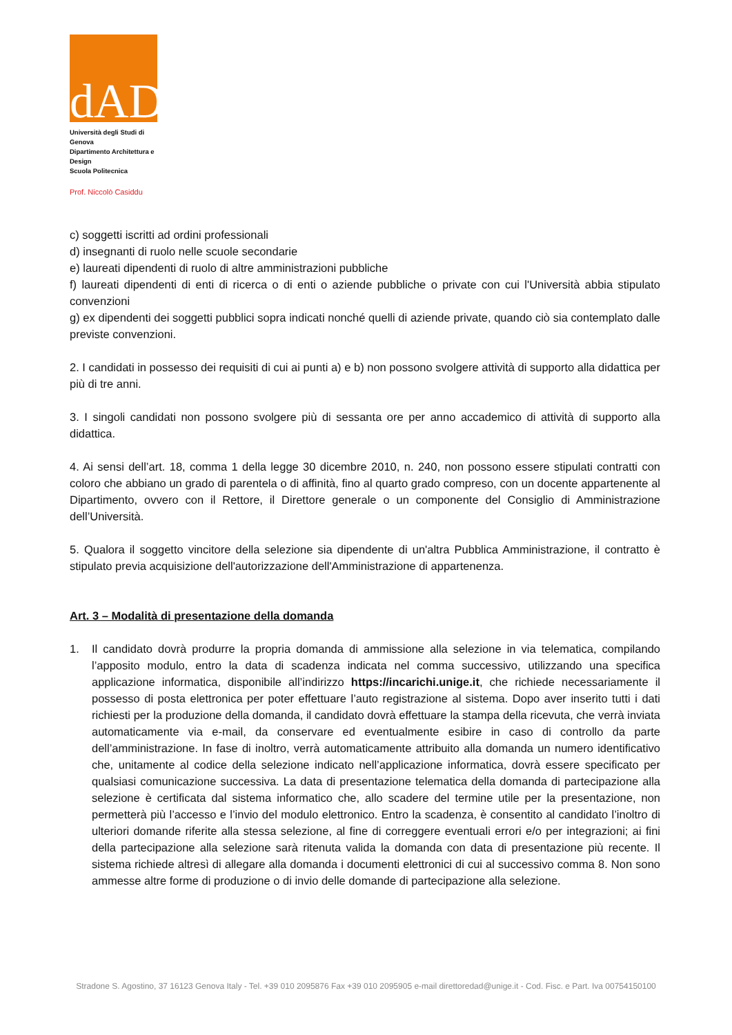dAD
Università degli Studi di Genova
Dipartimento Architettura e Design
Scuola Politecnica
Prof. Niccolò Casiddu
c) soggetti iscritti ad ordini professionali
d) insegnanti di ruolo nelle scuole secondarie
e) laureati dipendenti di ruolo di altre amministrazioni pubbliche
f) laureati dipendenti di enti di ricerca o di enti o aziende pubbliche o private con cui l'Università abbia stipulato convenzioni
g) ex dipendenti dei soggetti pubblici sopra indicati nonché quelli di aziende private, quando ciò sia contemplato dalle previste convenzioni.
2. I candidati in possesso dei requisiti di cui ai punti a) e b) non possono svolgere attività di supporto alla didattica per più di tre anni.
3. I singoli candidati non possono svolgere più di sessanta ore per anno accademico di attività di supporto alla didattica.
4. Ai sensi dell’art. 18, comma 1 della legge 30 dicembre 2010, n. 240, non possono essere stipulati contratti con coloro che abbiano un grado di parentela o di affinità, fino al quarto grado compreso, con un docente appartenente al Dipartimento, ovvero con il Rettore, il Direttore generale o un componente del Consiglio di Amministrazione dell’Università.
5. Qualora il soggetto vincitore della selezione sia dipendente di un'altra Pubblica Amministrazione, il contratto è stipulato previa acquisizione dell'autorizzazione dell'Amministrazione di appartenenza.
Art. 3 – Modalità di presentazione della domanda
1. Il candidato dovrà produrre la propria domanda di ammissione alla selezione in via telematica, compilando l’apposito modulo, entro la data di scadenza indicata nel comma successivo, utilizzando una specifica applicazione informatica, disponibile all’indirizzo https://incarichi.unige.it, che richiede necessariamente il possesso di posta elettronica per poter effettuare l’auto registrazione al sistema. Dopo aver inserito tutti i dati richiesti per la produzione della domanda, il candidato dovrà effettuare la stampa della ricevuta, che verrà inviata automaticamente via e-mail, da conservare ed eventualmente esibire in caso di controllo da parte dell’amministrazione. In fase di inoltro, verrà automaticamente attribuito alla domanda un numero identificativo che, unitamente al codice della selezione indicato nell’applicazione informatica, dovrà essere specificato per qualsiasi comunicazione successiva. La data di presentazione telematica della domanda di partecipazione alla selezione è certificata dal sistema informatico che, allo scadere del termine utile per la presentazione, non permetterà più l’accesso e l’invio del modulo elettronico. Entro la scadenza, è consentito al candidato l’inoltro di ulteriori domande riferite alla stessa selezione, al fine di correggere eventuali errori e/o per integrazioni; ai fini della partecipazione alla selezione sarà ritenuta valida la domanda con data di presentazione più recente. Il sistema richiede altresì di allegare alla domanda i documenti elettronici di cui al successivo comma 8. Non sono ammesse altre forme di produzione o di invio delle domande di partecipazione alla selezione.
Stradone S. Agostino, 37 16123 Genova Italy - Tel. +39 010 2095876 Fax +39 010 2095905 e-mail direttoredad@unige.it - Cod. Fisc. e Part. Iva 00754150100